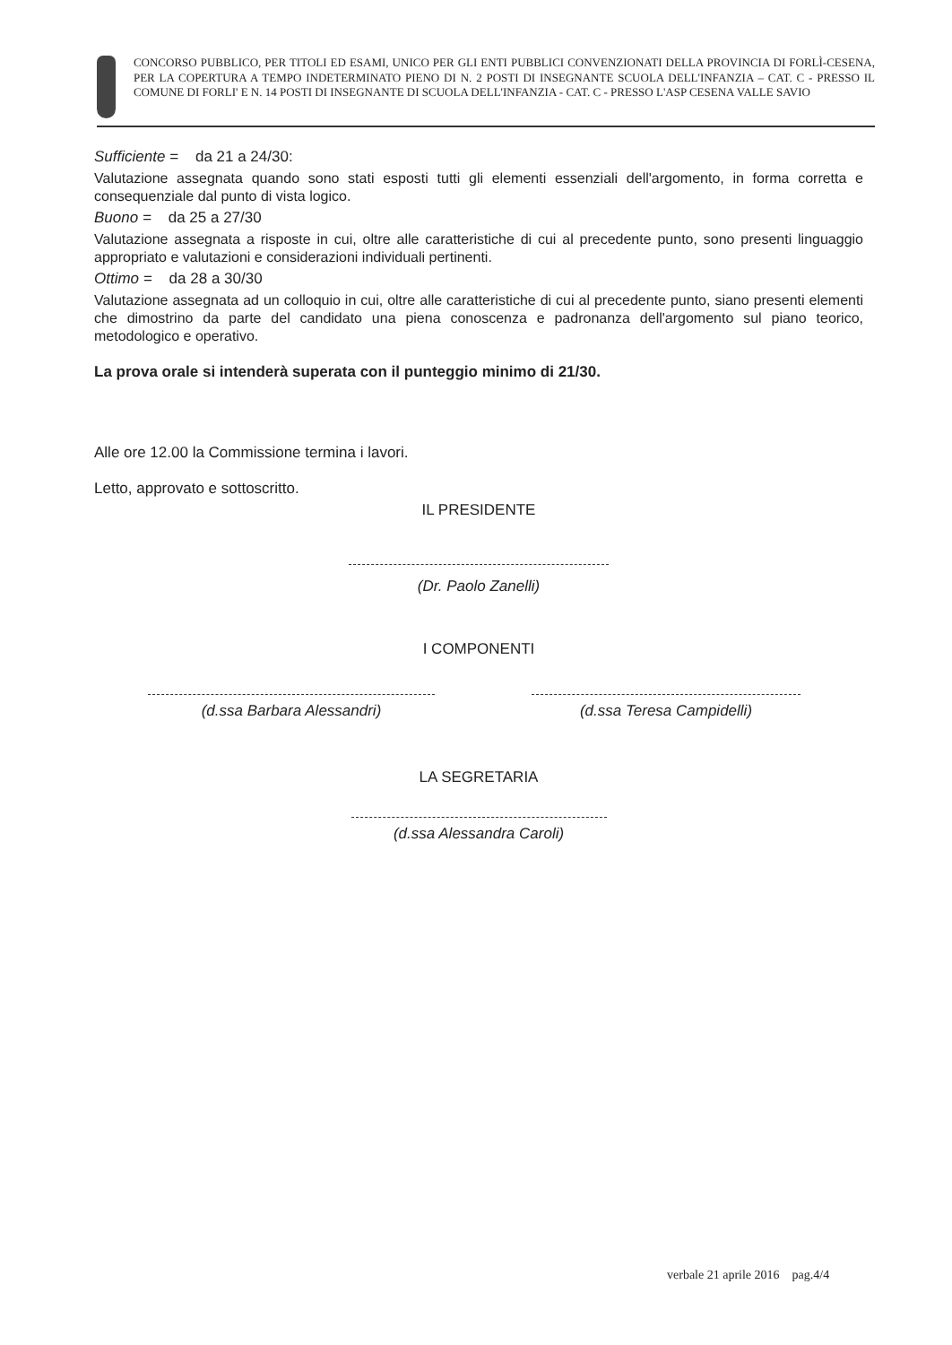CONCORSO PUBBLICO, PER TITOLI ED ESAMI, UNICO PER GLI ENTI PUBBLICI CONVENZIONATI DELLA PROVINCIA DI FORLÌ-CESENA, PER LA COPERTURA A TEMPO INDETERMINATO PIENO DI N. 2 POSTI DI INSEGNANTE SCUOLA DELL'INFANZIA – CAT. C - PRESSO IL COMUNE DI FORLI' E N. 14 POSTI DI INSEGNANTE DI SCUOLA DELL'INFANZIA - CAT. C - PRESSO L'ASP CESENA VALLE SAVIO
Sufficiente = da 21 a 24/30:
Valutazione assegnata quando sono stati esposti tutti gli elementi essenziali dell'argomento, in forma corretta e consequenziale dal punto di vista logico.
Buono = da 25 a 27/30
Valutazione assegnata a risposte in cui, oltre alle caratteristiche di cui al precedente punto, sono presenti linguaggio appropriato e valutazioni e considerazioni individuali pertinenti.
Ottimo = da 28 a 30/30
Valutazione assegnata ad un colloquio in cui, oltre alle caratteristiche di cui al precedente punto, siano presenti elementi che dimostrino da parte del candidato una piena conoscenza e padronanza dell'argomento sul piano teorico, metodologico e operativo.
La prova orale si intenderà superata con il punteggio minimo di 21/30.
Alle ore 12.00 la Commissione termina i lavori.
Letto, approvato e sottoscritto.
IL PRESIDENTE
(Dr. Paolo Zanelli)
I COMPONENTI
(d.ssa Barbara Alessandri) (d.ssa Teresa Campidelli)
LA SEGRETARIA
(d.ssa Alessandra Caroli)
verbale 21 aprile 2016 pag.4/4